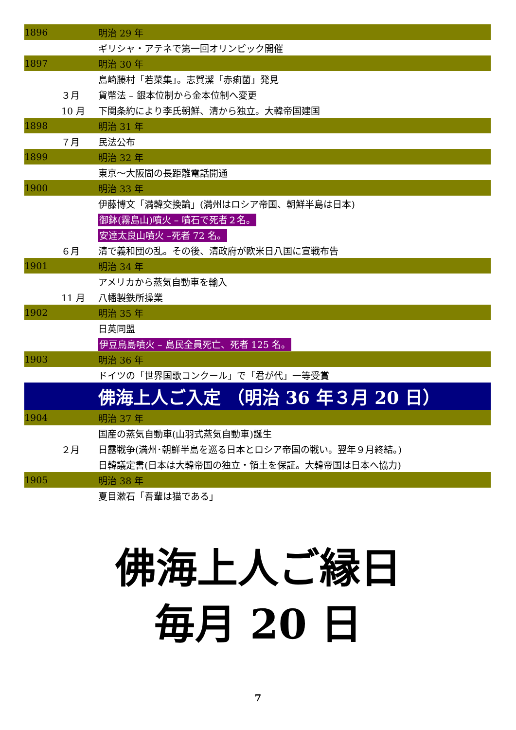| 1896 | | 明治 29 年 |
| | | ギリシャ・アテネで第一回オリンピック開催 |
| 1897 | | 明治 30 年 |
| | | 島崎藤村「若菜集」。志賀潔「赤痢菌」発見 |
| | ３月 | 貨幣法 – 銀本位制から金本位制へ変更 |
| | 10 月 | 下関条約により李氏朝鮮、清から独立。大韓帝国建国 |
| 1898 | | 明治 31 年 |
| | ７月 | 民法公布 |
| 1899 | | 明治 32 年 |
| | | 東京～大阪間の長距離電話開通 |
| 1900 | | 明治 33 年 |
| | | 伊藤博文「満韓交換論」(満州はロシア帝国、朝鮮半島は日本) |
| | | 御鉢(霧島山)噴火 – 噴石で死者２名。 |
| | | 安達太良山噴火 –死者 72 名。 |
| | ６月 | 清で義和団の乱。その後、清政府が欧米日八国に宣戦布告 |
| 1901 | | 明治 34 年 |
| | | アメリカから蒸気自動車を輸入 |
| | 11 月 | 八幡製鉄所操業 |
| 1902 | | 明治 35 年 |
| | | 日英同盟 |
| | | 伊豆鳥島噴火 – 島民全員死亡、死者 125 名。 |
| 1903 | | 明治 36 年 |
| | | ドイツの「世界国歌コンクール」で「君が代」一等受賞 |
| | | 佛海上人ご入定 （明治 36 年３月 20 日） |
| 1904 | | 明治 37 年 |
| | | 国産の蒸気自動車(山羽式蒸気自動車)誕生 |
| | ２月 | 日露戦争(満州･朝鮮半島を巡る日本とロシア帝国の戦い。翌年９月終結。) |
| | | 日韓議定書(日本は大韓帝国の独立・領土を保証。大韓帝国は日本へ協力) |
| 1905 | | 明治 38 年 |
| | | 夏目漱石「吾輩は猫である」 |
佛海上人ご縁日
毎月 20 日
7